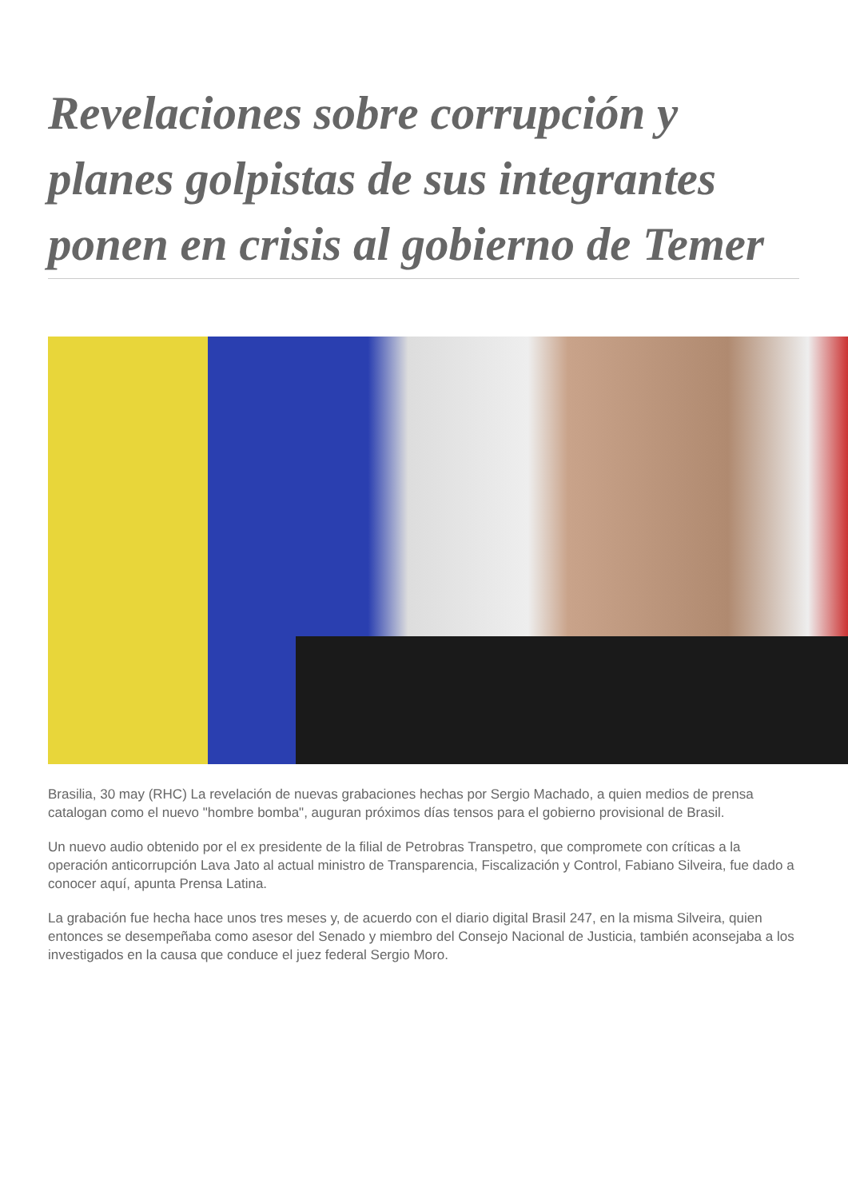Revelaciones sobre corrupción y planes golpistas de sus integrantes ponen en crisis al gobierno de Temer
Brasilia, 30 may (RHC) La revelación de nuevas grabaciones hechas por Sergio Machado, a quien medios de prensa catalogan como el nuevo "hombre bomba", auguran próximos días tensos para el gobierno provisional de Brasil.
Un nuevo audio obtenido por el ex presidente de la filial de Petrobras Transpetro, que compromete con críticas a la operación anticorrupción Lava Jato al actual ministro de Transparencia, Fiscalización y Control, Fabiano Silveira, fue dado a conocer aquí, apunta Prensa Latina.
La grabación fue hecha hace unos tres meses y, de acuerdo con el diario digital Brasil 247, en la misma Silveira, quien entonces se desempeñaba como asesor del Senado y miembro del Consejo Nacional de Justicia, también aconsejaba a los investigados en la causa que conduce el juez federal Sergio Moro.